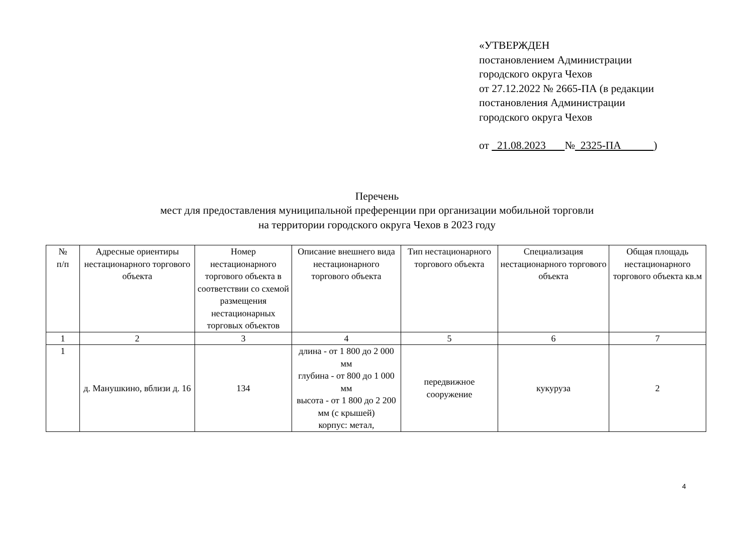«УТВЕРЖДЕН
постановлением Администрации
городского округа Чехов
от 27.12.2022 № 2665-ПА (в редакции
постановления Администрации
городского округа Чехов
от 21.08.2023 № 2325-ПА )
Перечень
мест для предоставления муниципальной преференции при организации мобильной торговли
на территории городского округа Чехов в 2023 году
| № п/п | Адресные ориентиры нестационарного торгового объекта | Номер нестационарного торгового объекта в соответствии со схемой размещения нестационарных торговых объектов | Описание внешнего вида нестационарного торгового объекта | Тип нестационарного торгового объекта | Специализация нестационарного торгового объекта | Общая площадь нестационарного торгового объекта кв.м |
| --- | --- | --- | --- | --- | --- | --- |
| 1 | 2 | 3 | 4 | 5 | 6 | 7 |
| 1 | д. Манушкино, вблизи д. 16 | 134 | длина - от 1 800 до 2 000 мм глубина - от 800 до 1 000 мм высота - от 1 800 до 2 200 мм (с крышей) корпус: метал, | передвижное сооружение | кукуруза | 2 |
4